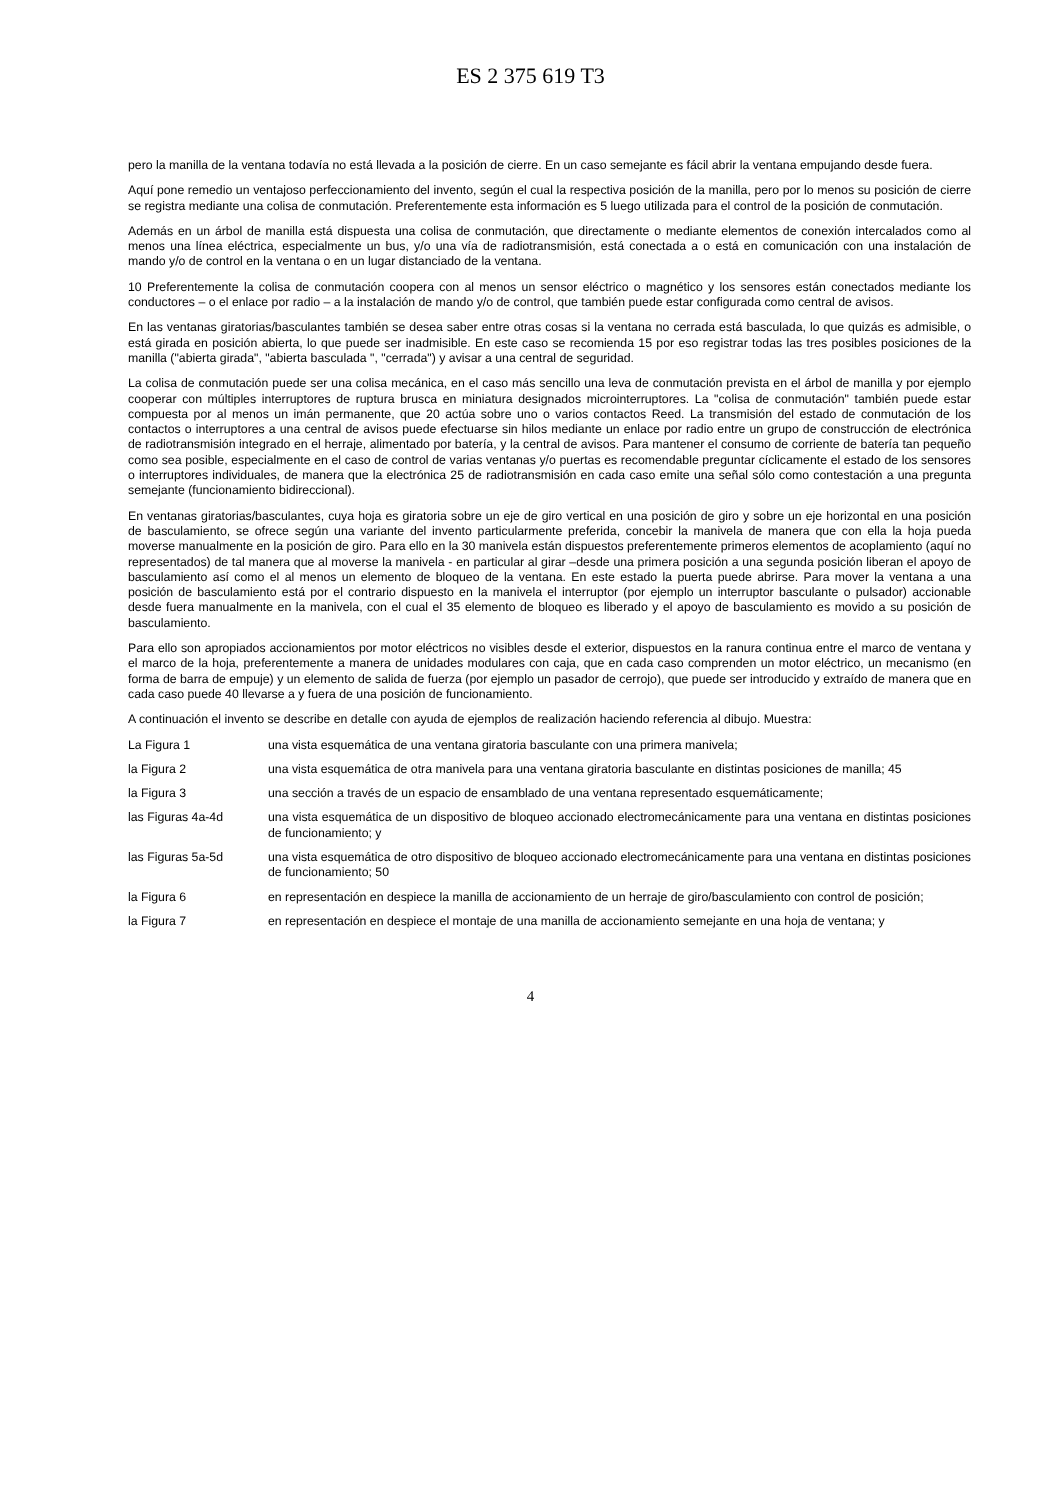ES 2 375 619 T3
pero la manilla de la ventana todavía no está llevada a la posición de cierre. En un caso semejante es fácil abrir la ventana empujando desde fuera.
Aquí pone remedio un ventajoso perfeccionamiento del invento, según el cual la respectiva posición de la manilla, pero por lo menos su posición de cierre se registra mediante una colisa de conmutación. Preferentemente esta información es 5 luego utilizada para el control de la posición de conmutación.
Además en un árbol de manilla está dispuesta una colisa de conmutación, que directamente o mediante elementos de conexión intercalados como al menos una línea eléctrica, especialmente un bus, y/o una vía de radiotransmisión, está conectada a o está en comunicación con una instalación de mando y/o de control en la ventana o en un lugar distanciado de la ventana.
10 Preferentemente la colisa de conmutación coopera con al menos un sensor eléctrico o magnético y los sensores están conectados mediante los conductores – o el enlace por radio – a la instalación de mando y/o de control, que también puede estar configurada como central de avisos.
En las ventanas giratorias/basculantes también se desea saber entre otras cosas si la ventana no cerrada está basculada, lo que quizás es admisible, o está girada en posición abierta, lo que puede ser inadmisible. En este caso se recomienda 15 por eso registrar todas las tres posibles posiciones de la manilla ("abierta girada", "abierta basculada ", "cerrada") y avisar a una central de seguridad.
La colisa de conmutación puede ser una colisa mecánica, en el caso más sencillo una leva de conmutación prevista en el árbol de manilla y por ejemplo cooperar con múltiples interruptores de ruptura brusca en miniatura designados microinterruptores. La "colisa de conmutación" también puede estar compuesta por al menos un imán permanente, que 20 actúa sobre uno o varios contactos Reed. La transmisión del estado de conmutación de los contactos o interruptores a una central de avisos puede efectuarse sin hilos mediante un enlace por radio entre un grupo de construcción de electrónica de radiotransmisión integrado en el herraje, alimentado por batería, y la central de avisos. Para mantener el consumo de corriente de batería tan pequeño como sea posible, especialmente en el caso de control de varias ventanas y/o puertas es recomendable preguntar cíclicamente el estado de los sensores o interruptores individuales, de manera que la electrónica 25 de radiotransmisión en cada caso emite una señal sólo como contestación a una pregunta semejante (funcionamiento bidireccional).
En ventanas giratorias/basculantes, cuya hoja es giratoria sobre un eje de giro vertical en una posición de giro y sobre un eje horizontal en una posición de basculamiento, se ofrece según una variante del invento particularmente preferida, concebir la manivela de manera que con ella la hoja pueda moverse manualmente en la posición de giro. Para ello en la 30 manivela están dispuestos preferentemente primeros elementos de acoplamiento (aquí no representados) de tal manera que al moverse la manivela - en particular al girar –desde una primera posición a una segunda posición liberan el apoyo de basculamiento así como el al menos un elemento de bloqueo de la ventana. En este estado la puerta puede abrirse. Para mover la ventana a una posición de basculamiento está por el contrario dispuesto en la manivela el interruptor (por ejemplo un interruptor basculante o pulsador) accionable desde fuera manualmente en la manivela, con el cual el 35 elemento de bloqueo es liberado y el apoyo de basculamiento es movido a su posición de basculamiento.
Para ello son apropiados accionamientos por motor eléctricos no visibles desde el exterior, dispuestos en la ranura continua entre el marco de ventana y el marco de la hoja, preferentemente a manera de unidades modulares con caja, que en cada caso comprenden un motor eléctrico, un mecanismo (en forma de barra de empuje) y un elemento de salida de fuerza (por ejemplo un pasador de cerrojo), que puede ser introducido y extraído de manera que en cada caso puede 40 llevarse a y fuera de una posición de funcionamiento.
A continuación el invento se describe en detalle con ayuda de ejemplos de realización haciendo referencia al dibujo. Muestra:
La Figura 1 una vista esquemática de una ventana giratoria basculante con una primera manivela;
la Figura 2 una vista esquemática de otra manivela para una ventana giratoria basculante en distintas posiciones de manilla; 45
la Figura 3 una sección a través de un espacio de ensamblado de una ventana representado esquemáticamente;
las Figuras 4a-4d una vista esquemática de un dispositivo de bloqueo accionado electromecánicamente para una ventana en distintas posiciones de funcionamiento; y
las Figuras 5a-5d una vista esquemática de otro dispositivo de bloqueo accionado electromecánicamente para una ventana en distintas posiciones de funcionamiento; 50
la Figura 6 en representación en despiece la manilla de accionamiento de un herraje de giro/basculamiento con control de posición;
la Figura 7 en representación en despiece el montaje de una manilla de accionamiento semejante en una hoja de ventana; y
4